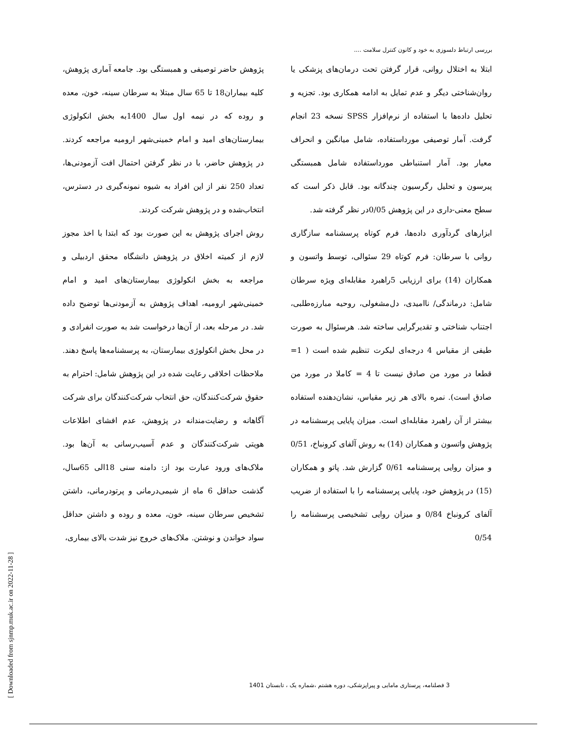بررسی ارتباط دلسوزی به خود و کانون کنترل سلامت ....
پژوهش حاضر توصیفی و همبستگی بود. جامعه آماری پژوهش، کلیه بیماران18 تا 65 سال مبتلا به سرطان سینه، خون، معده و روده که در نیمه اول سال 1400به بخش انکولوژی بیمارستان‌های امید و امام خمینی‌شهر ارومیه مراجعه کردند. در پژوهش حاضر، با در نظر گرفتن احتمال افت آزمودنی‌ها، تعداد 250 نفر از این افراد به شیوه نمونه‌گیری در دسترس، انتخاب‌شده و در پژوهش شرکت کردند.
روش اجرای پژوهش به این صورت بود که ابتدا با اخذ مجوز لازم از کمیته اخلاق در پژوهش دانشگاه محقق اردبیلی و مراجعه به بخش انکولوژی بیمارستان‌های امید و امام خمینی‌شهر ارومیه، اهداف پژوهش به آزمودنی‌ها توضیح داده شد. در مرحله بعد، از آن‌ها درخواست شد به صورت انفرادی و در محل بخش انکولوژی بیمارستان، به پرسشنامه‌ها پاسخ دهند. ملاحظات اخلاقی رعایت شده در این پژوهش شامل: احترام به حقوق شرکت‌کنندگان، حق انتخاب شرکت‌کنندگان برای شرکت آگاهانه و رضایت‌مندانه در پژوهش، عدم افشای اطلاعات هویتی شرکت‌کنندگان و عدم آسیب‌رسانی به آن‌ها بود. ملاک‌های ورود عبارت بود از: دامنه سنی 18الی 65سال، گذشت حداقل 6 ماه از شیمی‌درمانی و پرتودرمانی، داشتن تشخیص سرطان سینه، خون، معده و روده و داشتن حداقل سواد خواندن و نوشتن. ملاک‌های خروج نیز شدت بالای بیماری،
ابتلا به اختلال روانی، قرار گرفتن تحت درمان‌های پزشکی یا روان‌شناختی دیگر و عدم تمایل به ادامه همکاری بود. تجزیه و تحلیل داده‌ها با استفاده از نرم‌افزار SPSS نسخه 23 انجام گرفت. آمار توصیفی مورداستفاده، شامل میانگین و انحراف معیار بود. آمار استنباطی مورداستفاده شامل همبستگی پیرسون و تحلیل رگرسیون چندگانه بود. قابل ذکر است که سطح معنی-داری در این پژوهش 0/05در نظر گرفته شد.
ابزارهای گردآوری داده‌ها، فرم کوتاه پرسشنامه سازگاری روانی با سرطان: فرم کوتاه 29 سئوالی، توسط واتسون و همکاران (14) برای ارزیابی 5راهبرد مقابله‌ای ویژه سرطان شامل: درماندگی/ ناامیدی، دل‌مشغولی، روحیه مبارزه‌طلبی، اجتناب شناختی و تقدیرگرایی ساخته شد. هرسئوال به صورت طیفی از مقیاس 4 درجه‌ای لیکرت تنظیم شده است ( 1= قطعا در مورد من صادق نیست تا 4 = کاملا در مورد من صادق است). نمره بالای هر زیر مقیاس، نشان‌دهنده استفاده بیشتر از آن راهبرد مقابله‌ای است. میزان پایایی پرسشنامه در پژوهش واتسون و همکاران (14) به روش آلفای کرونباخ، 0/51 و میزان روایی پرسشنامه 0/61 گزارش شد. پاتو و همکاران (15) در پژوهش خود، پایایی پرسشنامه را با استفاده از ضریب آلفای کرونباخ 0/84 و میزان روایی تشخیصی پرسشنامه را 0/54
[ Downloaded from sjnmp.muk.ac.ir on 2022-11-28 ]
3 فصلنامه، پرستاری مامایی و پیراپزشکی، دوره هشتم ،شماره یک ، تابستان 1401